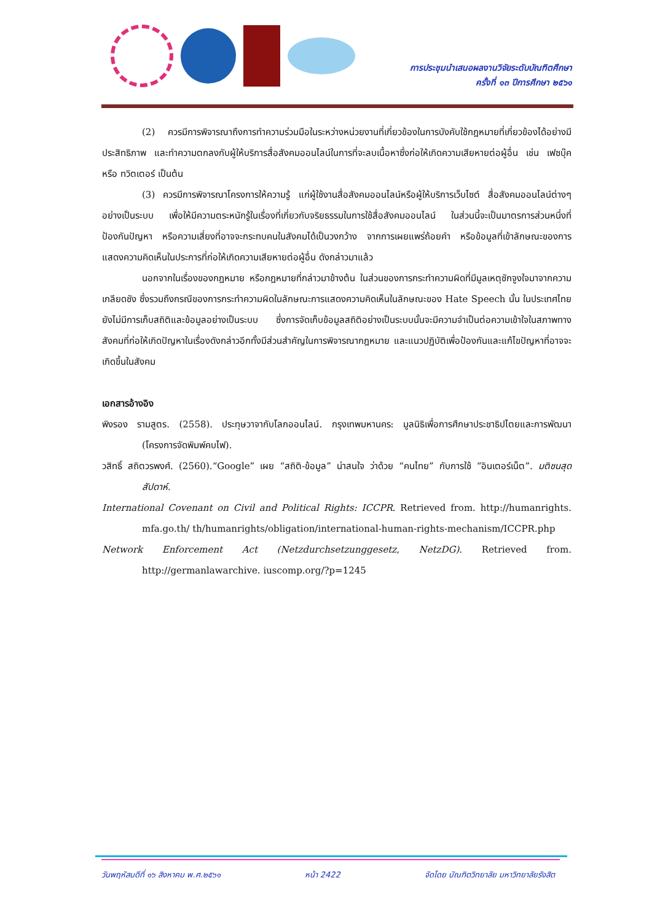การประชุมนำเสนอผลงานวิจัยระดับบัณฑิตศึกษา
ครั้งที่ ๑๓ ปีการศึกษา ๒๕๖๑
(2) ควรมีการพิจารณาถึงการทำความร่วมมือในระหว่างหน่วยงานที่เกี่ยวข้องในการบังคับใช้กฎหมายที่เกี่ยวข้องได้อย่างมีประสิทธิภาพ และทำความตกลงกับผู้ให้บริการสื่อสังคมออนไลน์ในการที่จะลบเนื้อหาซึ่งก่อให้เกิดความเสียหายต่อผู้อื่น เช่น เฟซบุ๊ค หรือ ทวิตเตอร์ เป็นต้น
(3) ควรมีการพิจารณาโครงการให้ความรู้ แก่ผู้ใช้งานสื่อสังคมออนไลน์หรือผู้ให้บริการเว็บไซต์ สื่อสังคมออนไลน์ต่างๆ อย่างเป็นระบบ เพื่อให้มีความตระหนักรู้ในเรื่องที่เกี่ยวกับจริยธรรมในการใช้สื่อสังคมออนไลน์ ในส่วนนี้จะเป็นมาตรการส่วนหนึ่งที่ป้องกันปัญหา หรือความเสี่ยงที่อาจจะกระทบคนในสังคมได้เป็นวงกว้าง จากการเผยแพร่ถ้อยคำ หรือข้อมูลที่เข้าลักษณะของการแสดงความคิดเห็นในประการที่ก่อให้เกิดความเสียหายต่อผู้อื่น ดังกล่าวมาแล้ว
นอกจากในเรื่องของกฎหมาย หรือกฎหมายที่กล่าวมาข้างต้น ในส่วนของการกระทำความผิดที่มีมูลเหตุชักจูงใจมาจากความเกลียดชัง ซึ่งรวมถึงกรณีของการกระทำความผิดในลักษณะการแสดงความคิดเห็นในลักษณะของ Hate Speech นั้น ในประเทศไทยยังไม่มีการเก็บสถิติและข้อมูลอย่างเป็นระบบ ซึ่งการจัดเก็บข้อมูลสถิติอย่างเป็นระบบนั้นจะมีความจำเป็นต่อความเข้าใจในสภาพทางสังคมที่ก่อให้เกิดปัญหาในเรื่องดังกล่าวอีกทั้งมีส่วนสำคัญในการพิจารณากฎหมาย และแนวปฏิบัติเพื่อป้องกันและแก้ไขปัญหาที่อาจจะเกิดขึ้นในสังคม
เอกสารอ้างอิง
พิงรอง รามสูตร. (2558). ประทุษวาจากับโลกออนไลน์. กรุงเทพมหานคร: มูลนิธิเพื่อการศึกษาประชาธิปไตยและการพัฒนา (โครงการจัดพิมพ์คบไฟ).
วสิทธิ์ สถิตวรพงศ์. (2560).“Google” เผย “สถิติ-ข้อมูล” น่าสนใจ ว่าด้วย “คนไทย” กับการใช้ “อินเตอร์เน็ต”. มติชนสุดสัปดาห์.
International Covenant on Civil and Political Rights: ICCPR. Retrieved from. http://humanrights. mfa.go.th/ th/humanrights/obligation/international-human-rights-mechanism/ICCPR.php
Network Enforcement Act (Netzdurchsetzunggesetz, NetzDG). Retrieved from. http://germanlawarchive. iuscomp.org/?p=1245
วันพฤหัสบดีที่ ๑๖ สิงหาคม พ.ศ.๒๕๖๑ หน้า 2422 จัดโดย บัณฑิตวิทยาลัย มหาวิทยาลัยรังสิต